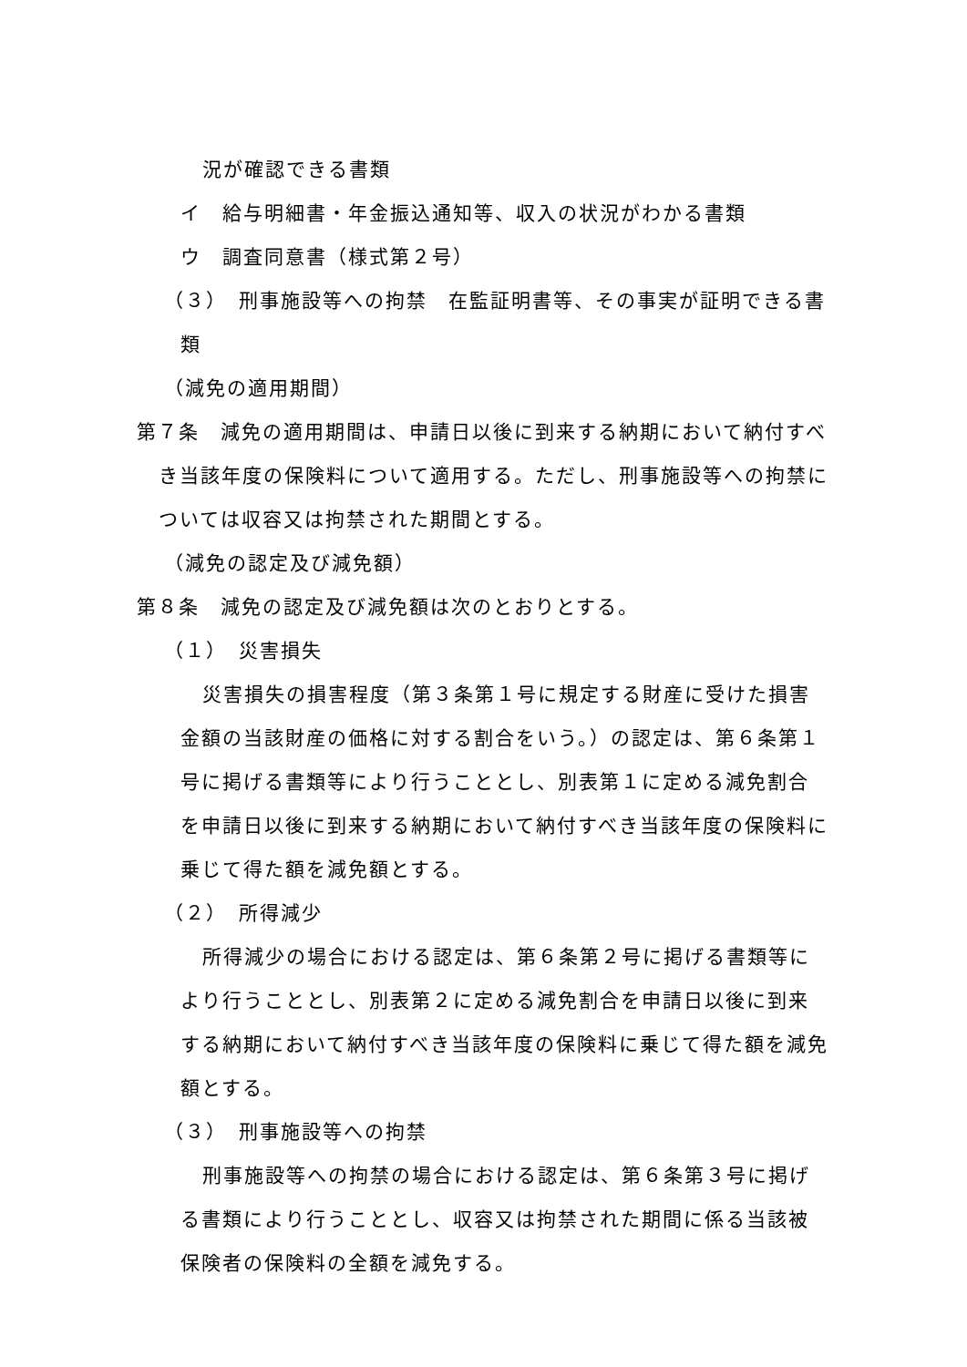況が確認できる書類
イ　給与明細書・年金振込通知等、収入の状況がわかる書類
ウ　調査同意書（様式第２号）
（３）　刑事施設等への拘禁　在監証明書等、その事実が証明できる書類
（減免の適用期間）
第７条　減免の適用期間は、申請日以後に到来する納期において納付すべき当該年度の保険料について適用する。ただし、刑事施設等への拘禁については収容又は拘禁された期間とする。
（減免の認定及び減免額）
第８条　減免の認定及び減免額は次のとおりとする。
（１）　災害損失
災害損失の損害程度（第３条第１号に規定する財産に受けた損害金額の当該財産の価格に対する割合をいう。）の認定は、第６条第１号に掲げる書類等により行うこととし、別表第１に定める減免割合を申請日以後に到来する納期において納付すべき当該年度の保険料に乗じて得た額を減免額とする。
（２）　所得減少
所得減少の場合における認定は、第６条第２号に掲げる書類等により行うこととし、別表第２に定める減免割合を申請日以後に到来する納期において納付すべき当該年度の保険料に乗じて得た額を減免額とする。
（３）　刑事施設等への拘禁
刑事施設等への拘禁の場合における認定は、第６条第３号に掲げる書類により行うこととし、収容又は拘禁された期間に係る当該被保険者の保険料の全額を減免する。